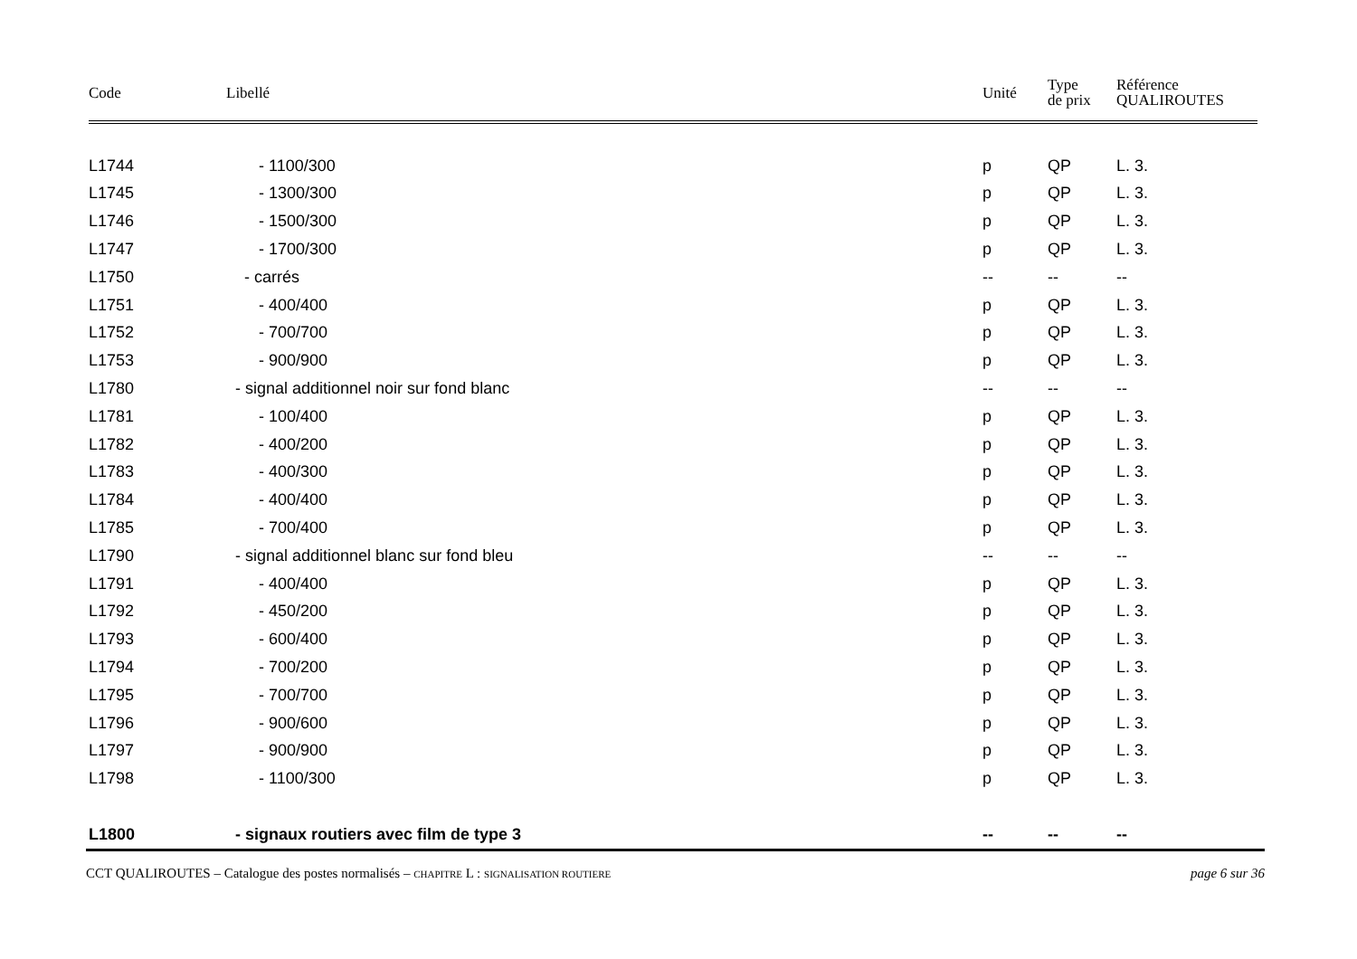| Code | Libellé | Unité | Type de prix | Référence QUALIROUTES |
| --- | --- | --- | --- | --- |
| L1744 | - 1100/300 | p | QP | L. 3. |
| L1745 | - 1300/300 | p | QP | L. 3. |
| L1746 | - 1500/300 | p | QP | L. 3. |
| L1747 | - 1700/300 | p | QP | L. 3. |
| L1750 | - carrés | -- | -- | -- |
| L1751 | - 400/400 | p | QP | L. 3. |
| L1752 | - 700/700 | p | QP | L. 3. |
| L1753 | - 900/900 | p | QP | L. 3. |
| L1780 | - signal additionnel noir sur fond blanc | -- | -- | -- |
| L1781 | - 100/400 | p | QP | L. 3. |
| L1782 | - 400/200 | p | QP | L. 3. |
| L1783 | - 400/300 | p | QP | L. 3. |
| L1784 | - 400/400 | p | QP | L. 3. |
| L1785 | - 700/400 | p | QP | L. 3. |
| L1790 | - signal additionnel blanc sur fond bleu | -- | -- | -- |
| L1791 | - 400/400 | p | QP | L. 3. |
| L1792 | - 450/200 | p | QP | L. 3. |
| L1793 | - 600/400 | p | QP | L. 3. |
| L1794 | - 700/200 | p | QP | L. 3. |
| L1795 | - 700/700 | p | QP | L. 3. |
| L1796 | - 900/600 | p | QP | L. 3. |
| L1797 | - 900/900 | p | QP | L. 3. |
| L1798 | - 1100/300 | p | QP | L. 3. |
| L1800 | - signaux routiers avec film de type 3 | -- | -- | -- |
CCT QUALIROUTES – Catalogue des postes normalisés – CHAPITRE L : SIGNALISATION ROUTIERE page 6 sur 36